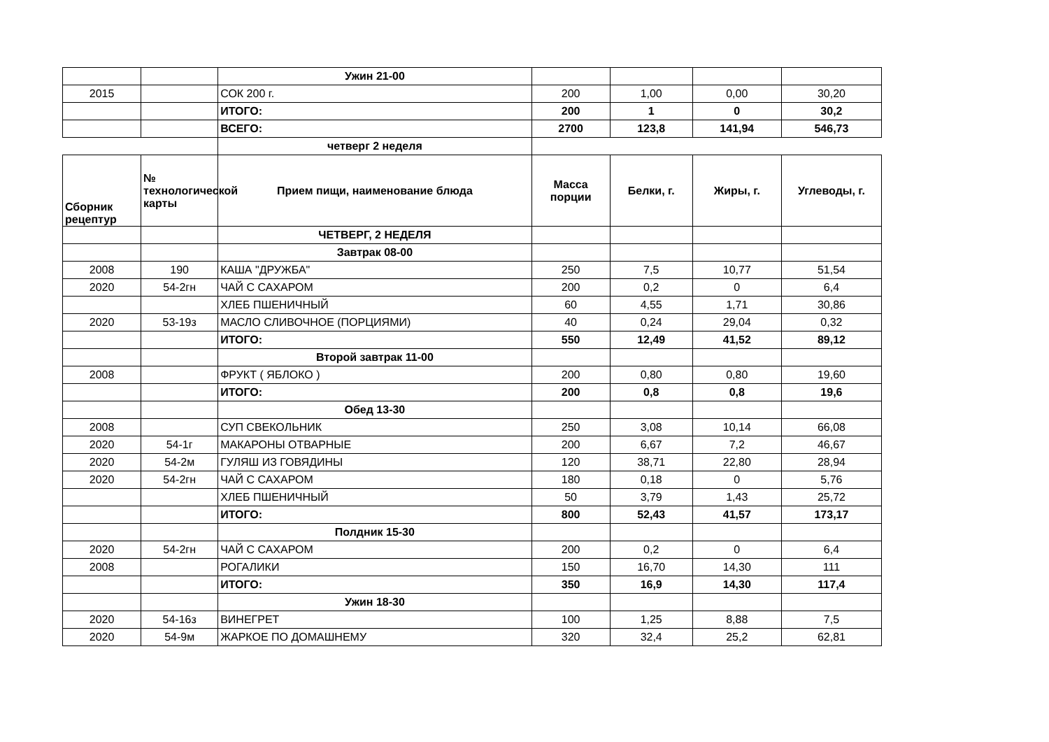| | | Ужин 21-00 | | | | |
| 2015 | | СОК 200 г. | 200 | 1,00 | 0,00 | 30,20 |
| | | ИТОГО: | 200 | 1 | 0 | 30,2 |
| | | ВСЕГО: | 2700 | 123,8 | 141,94 | 546,73 |
| | | четверг 2 неделя | | | | |
| Сборник рецептур | № технологической карты | Прием пищи, наименование блюда | Масса порции | Белки, г. | Жиры, г. | Углеводы, г. |
| | | ЧЕТВЕРГ, 2 НЕДЕЛЯ | | | | |
| | | Завтрак 08-00 | | | | |
| 2008 | 190 | КАША "ДРУЖБА" | 250 | 7,5 | 10,77 | 51,54 |
| 2020 | 54-2гн | ЧАЙ С САХАРОМ | 200 | 0,2 | 0 | 6,4 |
| | | ХЛЕБ ПШЕНИЧНЫЙ | 60 | 4,55 | 1,71 | 30,86 |
| 2020 | 53-19з | МАСЛО СЛИВОЧНОЕ (ПОРЦИЯМИ) | 40 | 0,24 | 29,04 | 0,32 |
| | | ИТОГО: | 550 | 12,49 | 41,52 | 89,12 |
| | | Второй завтрак 11-00 | | | | |
| 2008 | | ФРУКТ ( ЯБЛОКО ) | 200 | 0,80 | 0,80 | 19,60 |
| | | ИТОГО: | 200 | 0,8 | 0,8 | 19,6 |
| | | Обед 13-30 | | | | |
| 2008 | | СУП СВЕКОЛЬНИК | 250 | 3,08 | 10,14 | 66,08 |
| 2020 | 54-1г | МАКАРОНЫ ОТВАРНЫЕ | 200 | 6,67 | 7,2 | 46,67 |
| 2020 | 54-2м | ГУЛЯШ ИЗ ГОВЯДИНЫ | 120 | 38,71 | 22,80 | 28,94 |
| 2020 | 54-2гн | ЧАЙ С САХАРОМ | 180 | 0,18 | 0 | 5,76 |
| | | ХЛЕБ ПШЕНИЧНЫЙ | 50 | 3,79 | 1,43 | 25,72 |
| | | ИТОГО: | 800 | 52,43 | 41,57 | 173,17 |
| | | Полдник 15-30 | | | | |
| 2020 | 54-2гн | ЧАЙ С САХАРОМ | 200 | 0,2 | 0 | 6,4 |
| 2008 | | РОГАЛИКИ | 150 | 16,70 | 14,30 | 111 |
| | | ИТОГО: | 350 | 16,9 | 14,30 | 117,4 |
| | | Ужин 18-30 | | | | |
| 2020 | 54-16з | ВИНЕГРЕТ | 100 | 1,25 | 8,88 | 7,5 |
| 2020 | 54-9м | ЖАРКОЕ ПО ДОМАШНЕМУ | 320 | 32,4 | 25,2 | 62,81 |